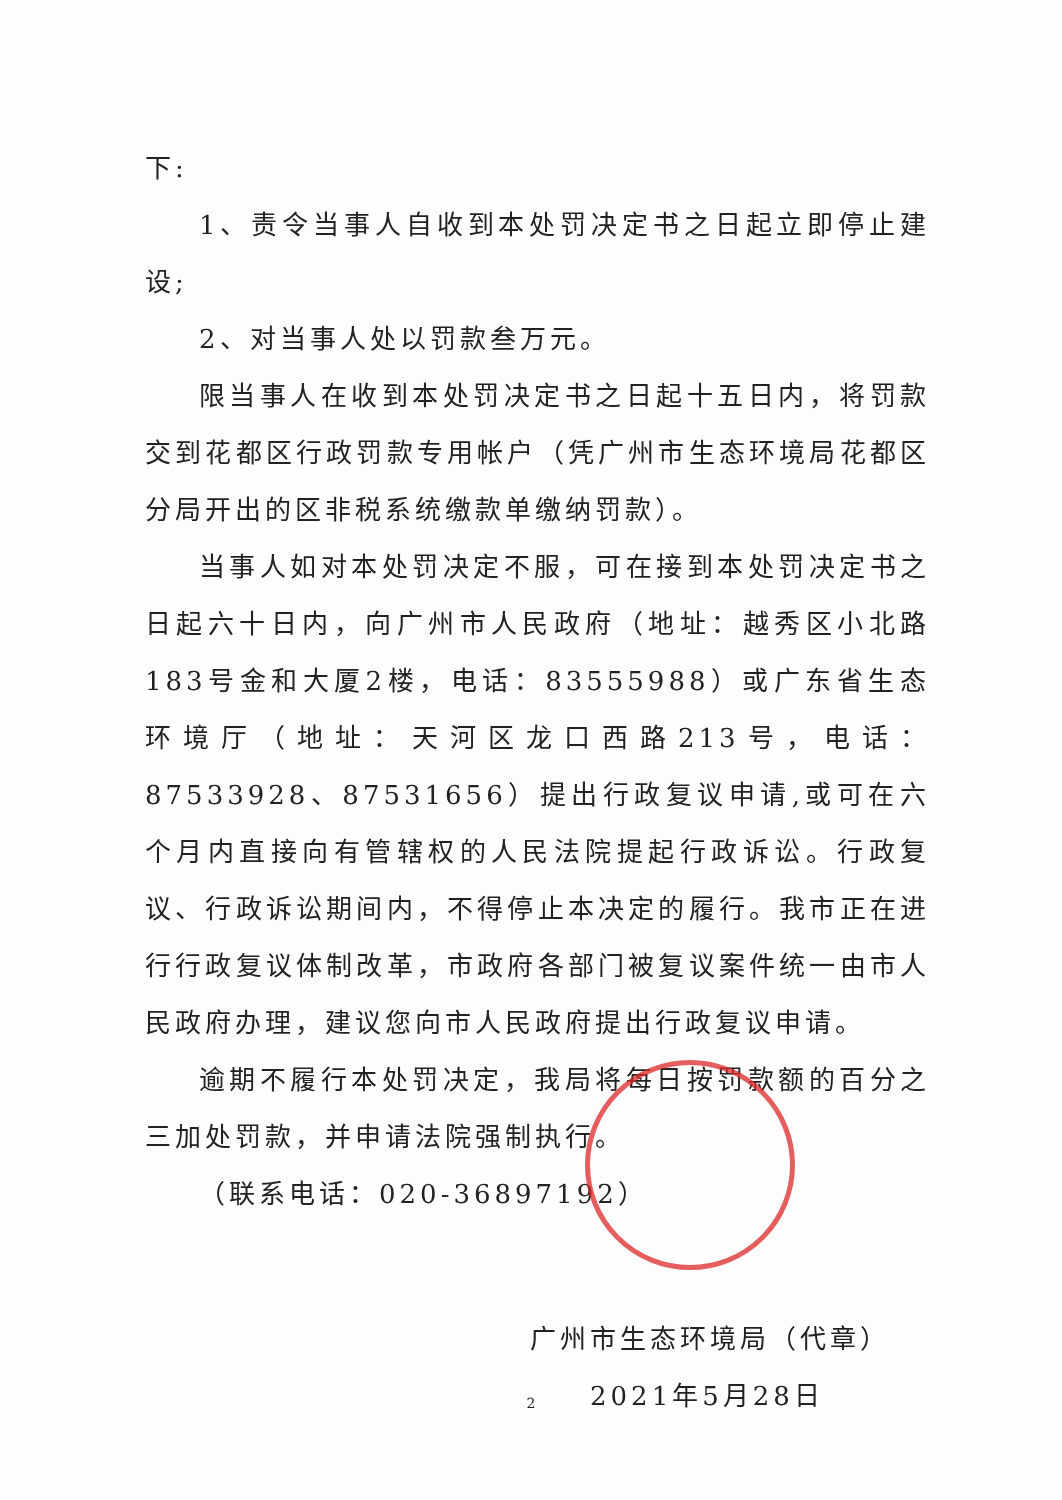下:
1、责令当事人自收到本处罚决定书之日起立即停止建设;
2、对当事人处以罚款叁万元。
限当事人在收到本处罚决定书之日起十五日内，将罚款交到花都区行政罚款专用帐户（凭广州市生态环境局花都区分局开出的区非税系统缴款单缴纳罚款）。
当事人如对本处罚决定不服，可在接到本处罚决定书之日起六十日内，向广州市人民政府（地址：越秀区小北路183号金和大厦2楼，电话：83555988）或广东省生态环境厅（地址：天河区龙口西路213号，电话：87533928、87531656）提出行政复议申请,或可在六个月内直接向有管辖权的人民法院提起行政诉讼。行政复议、行政诉讼期间内，不得停止本决定的履行。我市正在进行行政复议体制改革，市政府各部门被复议案件统一由市人民政府办理，建议您向市人民政府提出行政复议申请。
逾期不履行本处罚决定，我局将每日按罚款额的百分之三加处罚款，并申请法院强制执行。
（联系电话：020-36897192）
广州市生态环境局（代章）
2021年5月28日
2